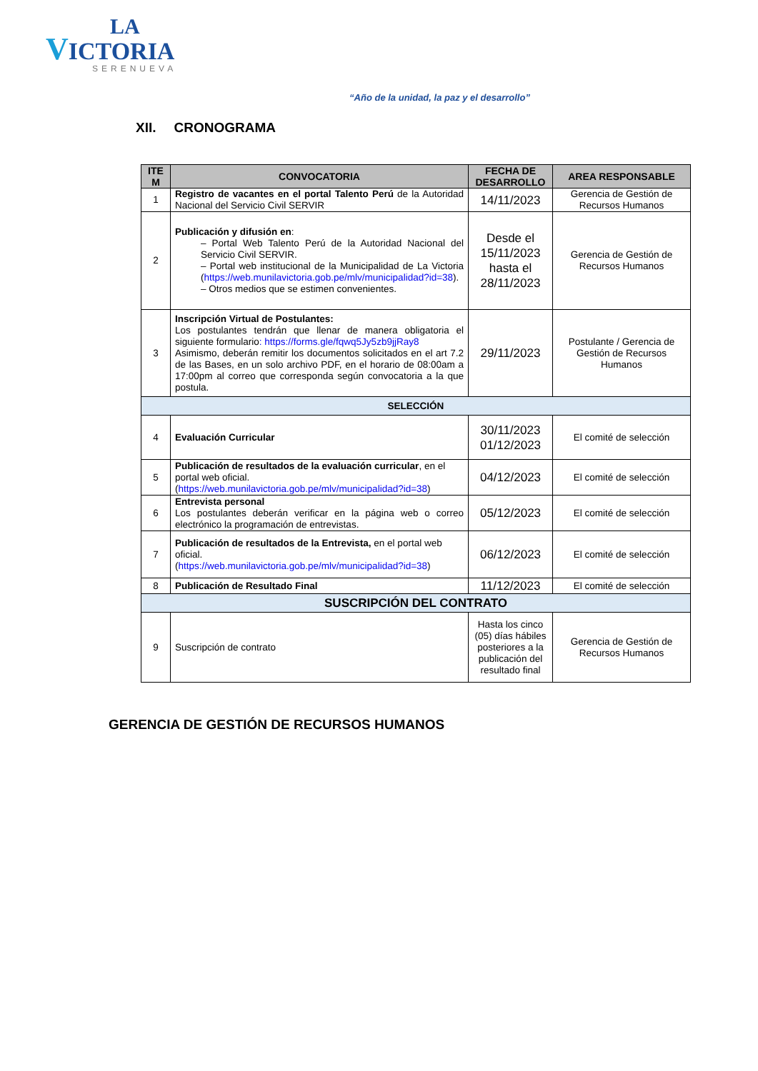LA
VICTORIA
SERENUEVA
“Año de la unidad, la paz y el desarrollo”
XII. CRONOGRAMA
| ITE M | CONVOCATORIA | FECHA DE DESARROLLO | AREA RESPONSABLE |
| --- | --- | --- | --- |
| 1 | Registro de vacantes en el portal Talento Perú de la Autoridad Nacional del Servicio Civil SERVIR | 14/11/2023 | Gerencia de Gestión de Recursos Humanos |
| 2 | Publicación y difusión en : – Portal Web Talento Perú de la Autoridad Nacional del Servicio Civil SERVIR. – Portal web institucional de la Municipalidad de La Victoria ( https://web.munilavictoria.gob.pe/mlv/municipalidad?id=38 ). – Otros medios que se estimen convenientes. | Desde el 15/11/2023 hasta el 28/11/2023 | Gerencia de Gestión de Recursos Humanos |
| 3 | Inscripción Virtual de Postulantes: Los postulantes tendrán que llenar de manera obligatoria el siguiente formulario : https://forms.gle/fqwq5Jy5zb9jjRay8 Asimismo, deberán remitir los documentos solicitados en el art 7.2 de las Bases, en un solo archivo PDF, en el horario de 08:00am a 17:00pm al correo que corresponda según convocatoria a la que postula. | 29/11/2023 | Postulante / Gerencia de Gestión de Recursos Humanos |
| SELECCIÓN | | | |
| 4 | Evaluación Curricular | 30/11/2023 01/12/2023 | El comité de selección |
| 5 | Publicación de resultados de la evaluación curricular , en el portal web oficial. ( https://web.munilavictoria.gob.pe/mlv/municipalidad?id=38 ) | 04/12/2023 | El comité de selección |
| 6 | Entrevista personal Los postulantes deberán verificar en la página web o correo electrónico la programación de entrevistas. | 05/12/2023 | El comité de selección |
| 7 | Publicación de resultados de la Entrevista, en el portal web oficial. ( https://web.munilavictoria.gob.pe/mlv/municipalidad?id=38 ) | 06/12/2023 | El comité de selección |
| 8 | Publicación de Resultado Final | 11/12/2023 | El comité de selección |
| SUSCRIPCIÓN DEL CONTRATO | | | |
| 9 | Suscripción de contrato | Hasta los cinco (05) días hábiles posteriores a la publicación del resultado final | Gerencia de Gestión de Recursos Humanos |
GERENCIA DE GESTIÓN DE RECURSOS HUMANOS